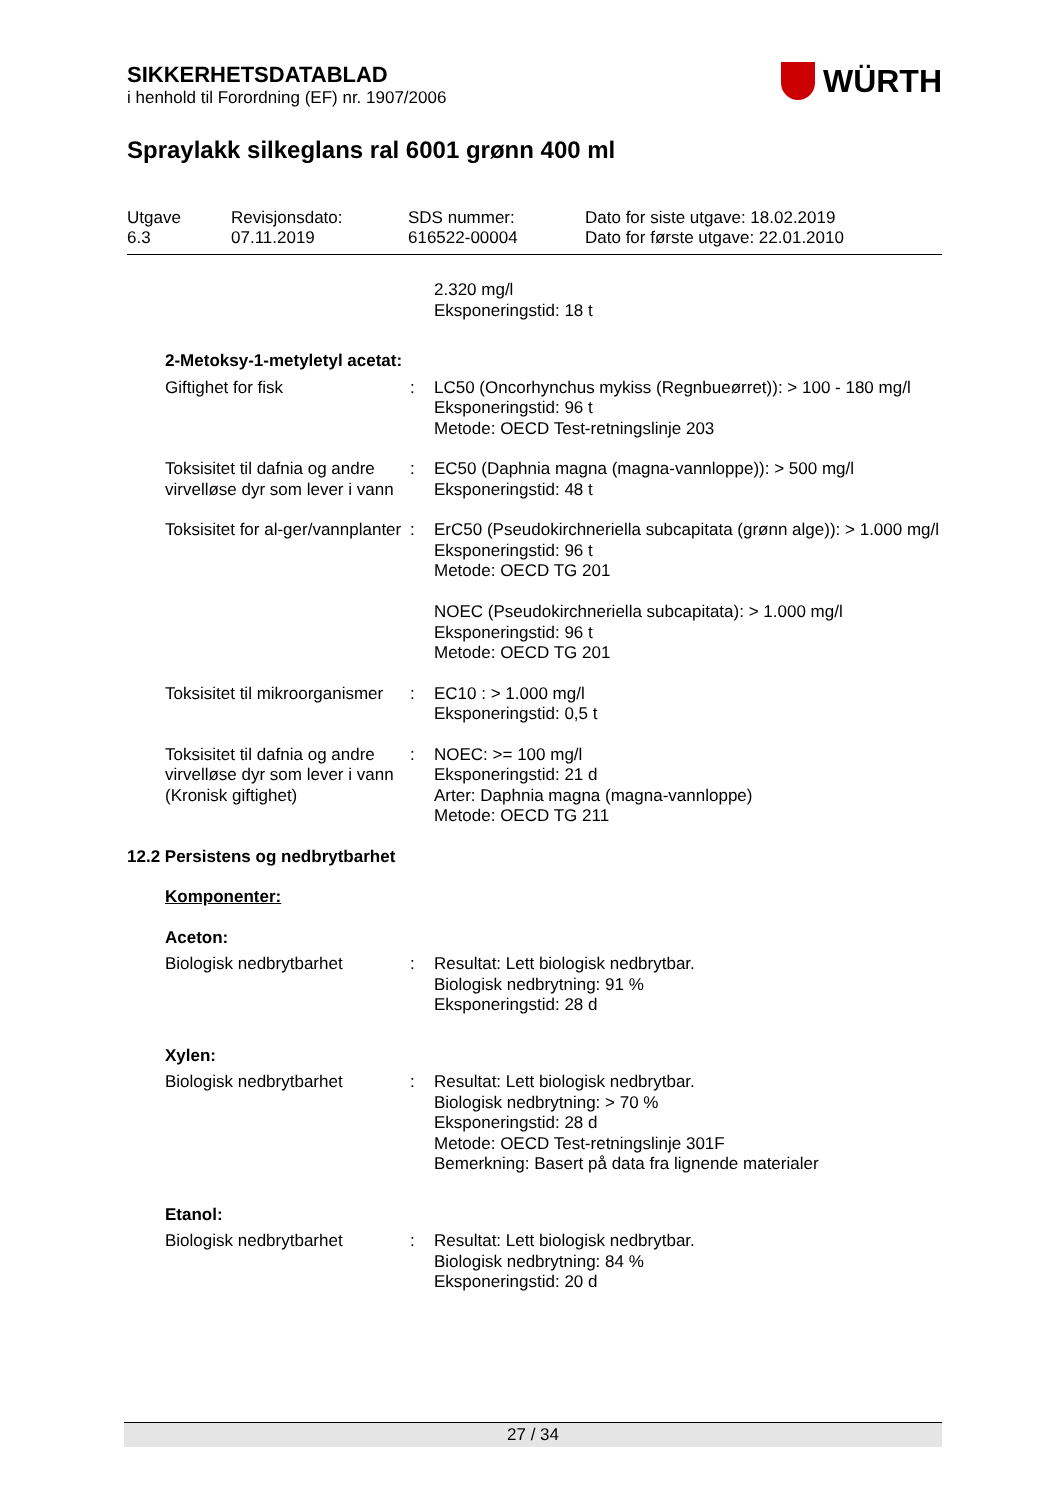SIKKERHETSDATABLAD
i henhold til Forordning (EF) nr. 1907/2006
WÜRTH
Spraylakk silkeglans ral 6001 grønn 400 ml
Utgave
6.3
Revisjonsdato:
07.11.2019
SDS nummer:
616522-00004
Dato for siste utgave: 18.02.2019
Dato for første utgave: 22.01.2010
2.320 mg/l
Eksponeringstid: 18 t
2-Metoksy-1-metyletyl acetat:
Giftighet for fisk : LC50 (Oncorhynchus mykiss (Regnbueørret)): > 100 - 180 mg/l
Eksponeringstid: 96 t
Metode: OECD Test-retningslinje 203
Toksisitet til dafnia og andre virvelløse dyr som lever i vann
: EC50 (Daphnia magna (magna-vannloppe)): > 500 mg/l
Eksponeringstid: 48 t
Toksisitet for al-ger/vannplanter
: ErC50 (Pseudokirchneriella subcapitata (grønn alge)): > 1.000 mg/l
Eksponeringstid: 96 t
Metode: OECD TG 201
NOEC (Pseudokirchneriella subcapitata): > 1.000 mg/l
Eksponeringstid: 96 t
Metode: OECD TG 201
Toksisitet til mikroorganismer
: EC10 : > 1.000 mg/l
Eksponeringstid: 0,5 t
Toksisitet til dafnia og andre virvelløse dyr som lever i vann (Kronisk giftighet)
: NOEC: >= 100 mg/l
Eksponeringstid: 21 d
Arter: Daphnia magna (magna-vannloppe)
Metode: OECD TG 211
12.2 Persistens og nedbrytbarhet
Komponenter:
Aceton:
Biologisk nedbrytbarhet : Resultat: Lett biologisk nedbrytbar.
Biologisk nedbrytning: 91 %
Eksponeringstid: 28 d
Xylen:
Biologisk nedbrytbarhet : Resultat: Lett biologisk nedbrytbar.
Biologisk nedbrytning: > 70 %
Eksponeringstid: 28 d
Metode: OECD Test-retningslinje 301F
Bemerkning: Basert på data fra lignende materialer
Etanol:
Biologisk nedbrytbarhet : Resultat: Lett biologisk nedbrytbar.
Biologisk nedbrytning: 84 %
Eksponeringstid: 20 d
27 / 34